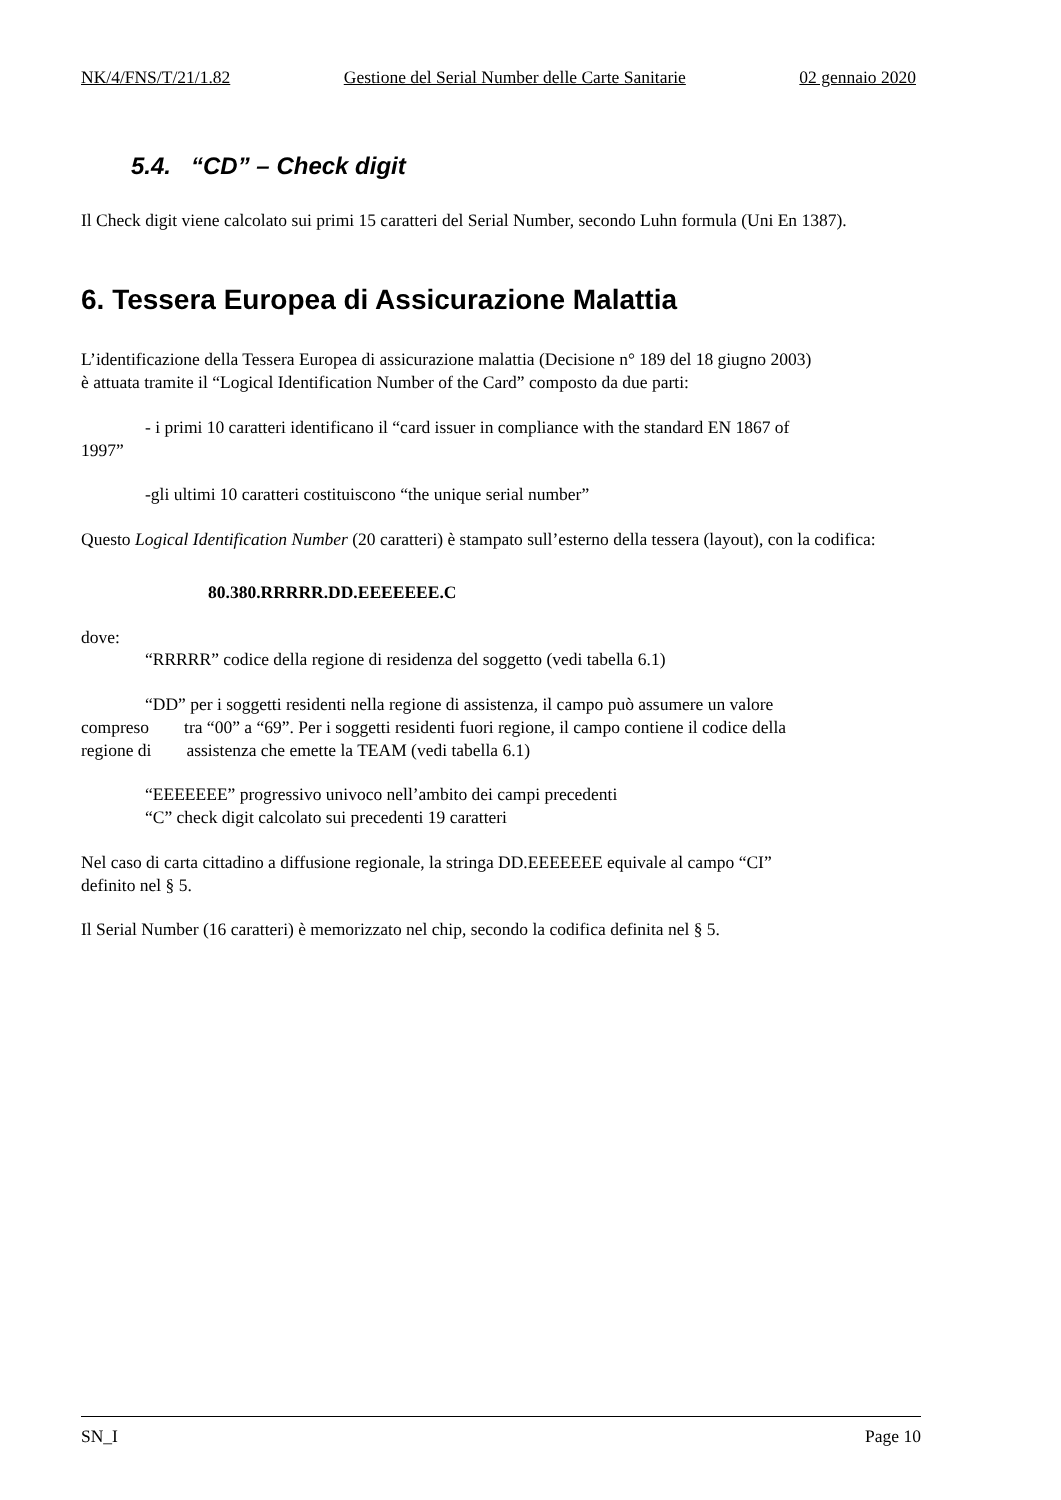NK/4/FNS/T/21/1.82 Gestione del Serial Number delle Carte Sanitarie 02 gennaio 2020
5.4. “CD” – Check digit
Il Check digit viene calcolato sui primi 15 caratteri del Serial Number, secondo Luhn formula (Uni En 1387).
6. Tessera Europea di Assicurazione Malattia
L’identificazione della Tessera Europea di assicurazione malattia (Decisione n° 189 del 18 giugno 2003)
è attuata tramite il “Logical Identification Number of the Card” composto da due parti:
- i primi 10 caratteri identificano il “card issuer in compliance with the standard EN 1867 of
1997”
-gli ultimi 10 caratteri costituiscono “the unique serial number”
Questo Logical Identification Number (20 caratteri) è stampato sull’esterno della tessera (layout), con la codifica:
80.380.RRRRR.DD.EEEEEEE.C
dove:
“RRRRR” codice della regione di residenza del soggetto (vedi tabella 6.1)
“DD” per i soggetti residenti nella regione di assistenza, il campo può assumere un valore
compreso tra “00” a “69”. Per i soggetti residenti fuori regione, il campo contiene il codice della
regione di assistenza che emette la TEAM (vedi tabella 6.1)
“EEEEEEE” progressivo univoco nell’ambito dei campi precedenti
“C” check digit calcolato sui precedenti 19 caratteri
Nel caso di carta cittadino a diffusione regionale, la stringa DD.EEEEEEE equivale al campo “CI”
definito nel § 5.
Il Serial Number (16 caratteri) è memorizzato nel chip, secondo la codifica definita nel § 5.
SN_I Page 10